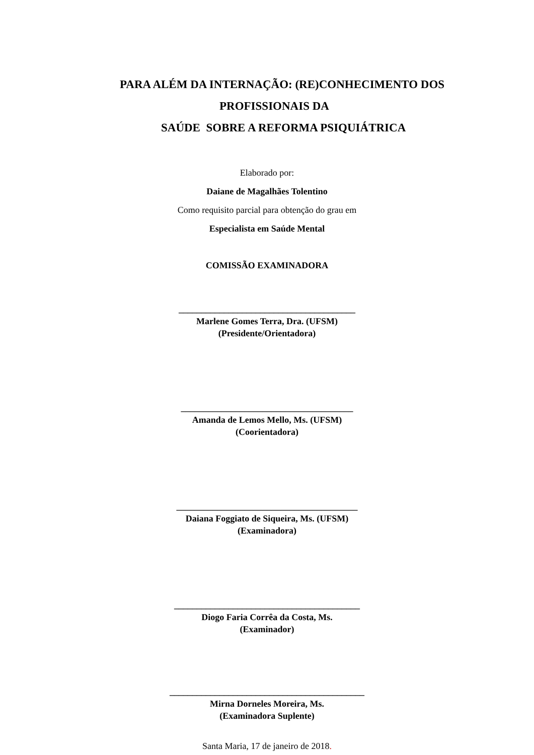PARA ALÉM DA INTERNAÇÃO: (RE)CONHECIMENTO DOS
PROFISSIONAIS DA
SAÚDE SOBRE A REFORMA PSIQUIÁTRICA
Elaborado por:
Daiane de Magalhães Tolentino
Como requisito parcial para obtenção do grau em
Especialista em Saúde Mental
COMISSÃO EXAMINADORA
_______________________________________
Marlene Gomes Terra, Dra. (UFSM)
(Presidente/Orientadora)
______________________________________
Amanda de Lemos Mello, Ms. (UFSM)
(Coorientadora)
________________________________________
Daiana Foggiato de Siqueira, Ms. (UFSM)
(Examinadora)
_________________________________________
Diogo Faria Corrêa da Costa, Ms.
(Examinador)
___________________________________________
Mirna Dorneles Moreira, Ms.
(Examinadora Suplente)
Santa Maria, 17 de janeiro de 2018.